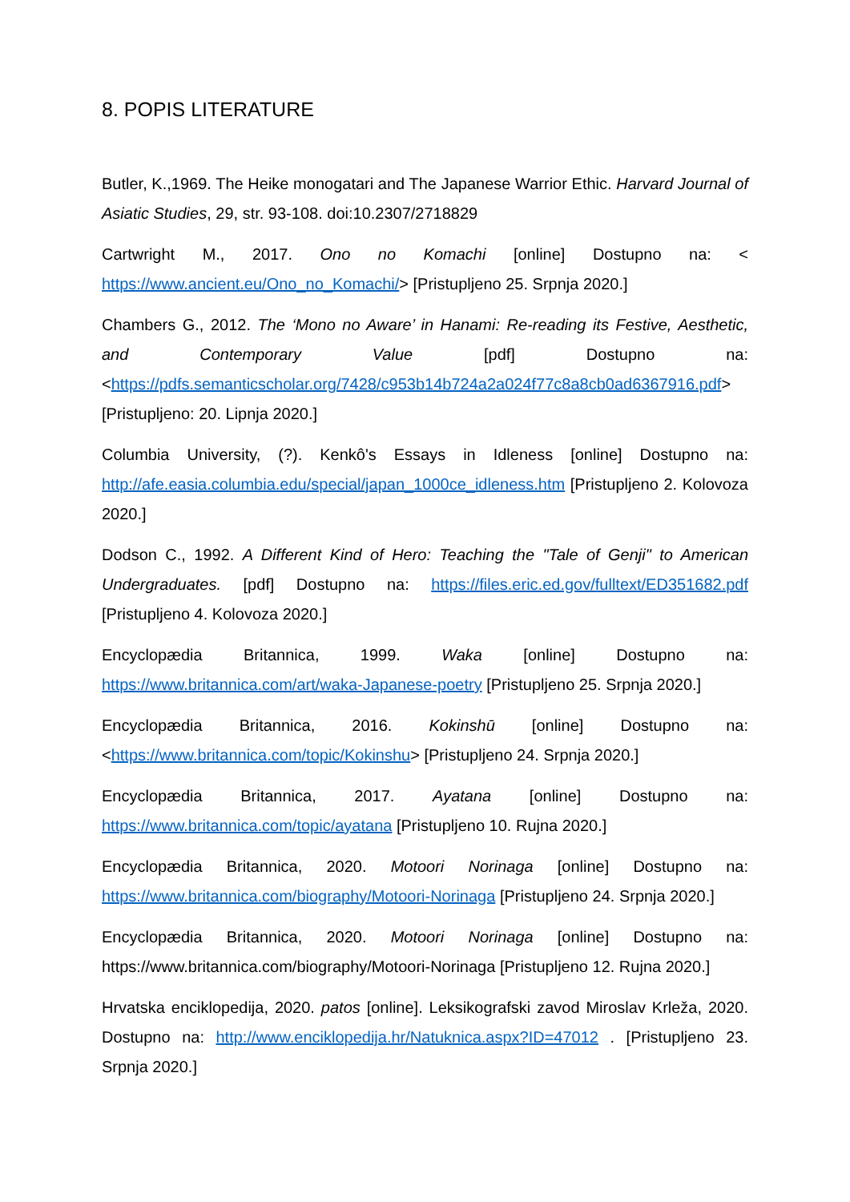8. POPIS LITERATURE
Butler, K.,1969. The Heike monogatari and The Japanese Warrior Ethic. Harvard Journal of Asiatic Studies, 29, str. 93-108. doi:10.2307/2718829
Cartwright M., 2017. Ono no Komachi [online] Dostupno na: < https://www.ancient.eu/Ono_no_Komachi/> [Pristupljeno 25. Srpnja 2020.]
Chambers G., 2012. The ‘Mono no Aware’ in Hanami: Re-reading its Festive, Aesthetic, and Contemporary Value [pdf] Dostupno na: <https://pdfs.semanticscholar.org/7428/c953b14b724a2a024f77c8a8cb0ad6367916.pdf> [Pristupljeno: 20. Lipnja 2020.]
Columbia University, (?). Kenkô's Essays in Idleness [online] Dostupno na: http://afe.easia.columbia.edu/special/japan_1000ce_idleness.htm [Pristupljeno 2. Kolovoza 2020.]
Dodson C., 1992. A Different Kind of Hero: Teaching the "Tale of Genji" to American Undergraduates. [pdf] Dostupno na: https://files.eric.ed.gov/fulltext/ED351682.pdf [Pristupljeno 4. Kolovoza 2020.]
Encyclopædia Britannica, 1999. Waka [online] Dostupno na: https://www.britannica.com/art/waka-Japanese-poetry [Pristupljeno 25. Srpnja 2020.]
Encyclopædia Britannica, 2016. Kokinshū [online] Dostupno na: <https://www.britannica.com/topic/Kokinshu> [Pristupljeno 24. Srpnja 2020.]
Encyclopædia Britannica, 2017. Ayatana [online] Dostupno na: https://www.britannica.com/topic/ayatana [Pristupljeno 10. Rujna 2020.]
Encyclopædia Britannica, 2020. Motoori Norinaga [online] Dostupno na: https://www.britannica.com/biography/Motoori-Norinaga [Pristupljeno 24. Srpnja 2020.]
Encyclopædia Britannica, 2020. Motoori Norinaga [online] Dostupno na: https://www.britannica.com/biography/Motoori-Norinaga [Pristupljeno 12. Rujna 2020.]
Hrvatska enciklopedija, 2020. patos [online]. Leksikografski zavod Miroslav Krleža, 2020. Dostupno na: http://www.enciklopedija.hr/Natuknica.aspx?ID=47012 . [Pristupljeno 23. Srpnja 2020.]